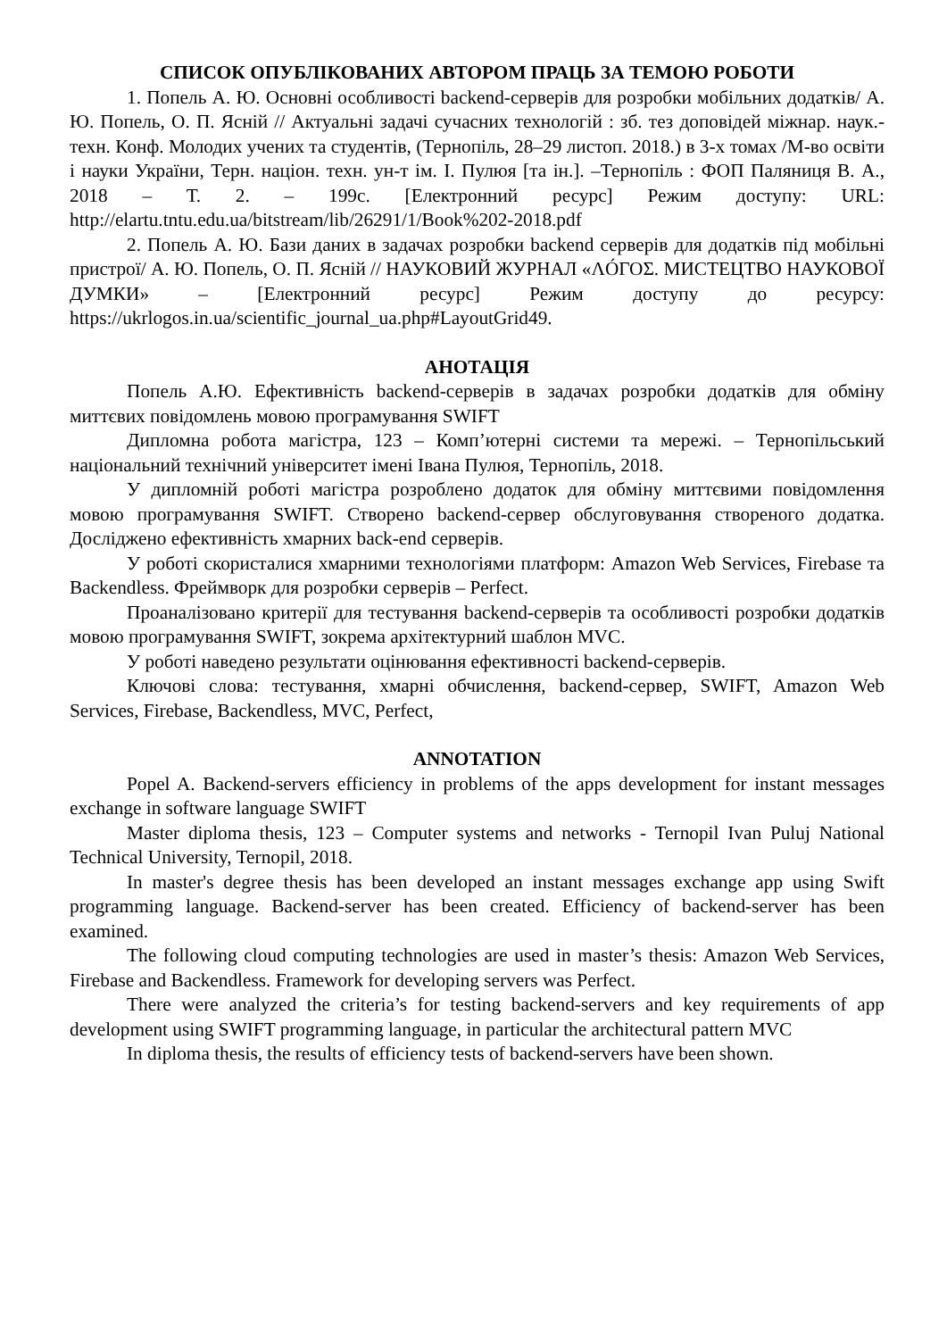СПИСОК ОПУБЛІКОВАНИХ АВТОРОМ ПРАЦЬ ЗА ТЕМОЮ РОБОТИ
1. Попель А. Ю. Основні особливості backend-серверів для розробки мобільних додатків/ А. Ю. Попель, О. П. Ясній // Актуальні задачі сучасних технологій : зб. тез доповідей міжнар. наук.-техн. Конф. Молодих учених та студентів, (Тернопіль, 28–29 листоп. 2018.) в 3-х томах /М-во освіти і науки України, Терн. націон. техн. ун-т ім. І. Пулюя [та ін.]. –Тернопіль : ФОП Паляниця В. А., 2018 – Т. 2. – 199с. [Електронний ресурс] Режим доступу: URL: http://elartu.tntu.edu.ua/bitstream/lib/26291/1/Book%202-2018.pdf
2. Попель А. Ю. Бази даних в задачах розробки backend серверів для додатків під мобільні пристрої/ А. Ю. Попель, О. П. Ясній // НАУКОВИЙ ЖУРНАЛ «ΛÓГОΣ. МИСТЕЦТВО НАУКОВОЇ ДУМКИ» – [Електронний ресурс] Режим доступу до ресурсу: https://ukrlogos.in.ua/scientific_journal_ua.php#LayoutGrid49.
АНОТАЦІЯ
Попель А.Ю. Ефективність backend-серверів в задачах розробки додатків для обміну миттєвих повідомлень мовою програмування SWIFT
Дипломна робота магістра, 123 – Комп’ютерні системи та мережі. – Тернопільський національний технічний університет імені Івана Пулюя, Тернопіль, 2018.
У дипломній роботі магістра розроблено додаток для обміну миттєвими повідомлення мовою програмування SWIFT. Створено backend-сервер обслуговування створеного додатка. Досліджено ефективність хмарних back-end серверів.
У роботі скористалися хмарними технологіями платформ: Amazon Web Services, Firebase та Backendless. Фреймворк для розробки серверів – Perfect.
Проаналізовано критерії для тестування backend-серверів та особливості розробки додатків мовою програмування SWIFT, зокрема архітектурний шаблон MVC.
У роботі наведено результати оцінювання ефективності backend-серверів.
Ключові слова: тестування, хмарні обчислення, backend-сервер, SWIFT, Amazon Web Services, Firebase, Backendless, MVC, Perfect,
ANNOTATION
Popel A. Backend-servers efficiency in problems of the apps development for instant messages exchange in software language SWIFT
Master diploma thesis, 123 – Computer systems and networks - Ternopil Ivan Puluj National Technical University, Ternopil, 2018.
In master's degree thesis has been developed an instant messages exchange app using Swift programming language. Backend-server has been created. Efficiency of backend-server has been examined.
The following cloud computing technologies are used in master’s thesis: Amazon Web Services, Firebase and Backendless. Framework for developing servers was Perfect.
There were analyzed the criteria’s for testing backend-servers and key requirements of app development using SWIFT programming language, in particular the architectural pattern MVC
In diploma thesis, the results of efficiency tests of backend-servers have been shown.